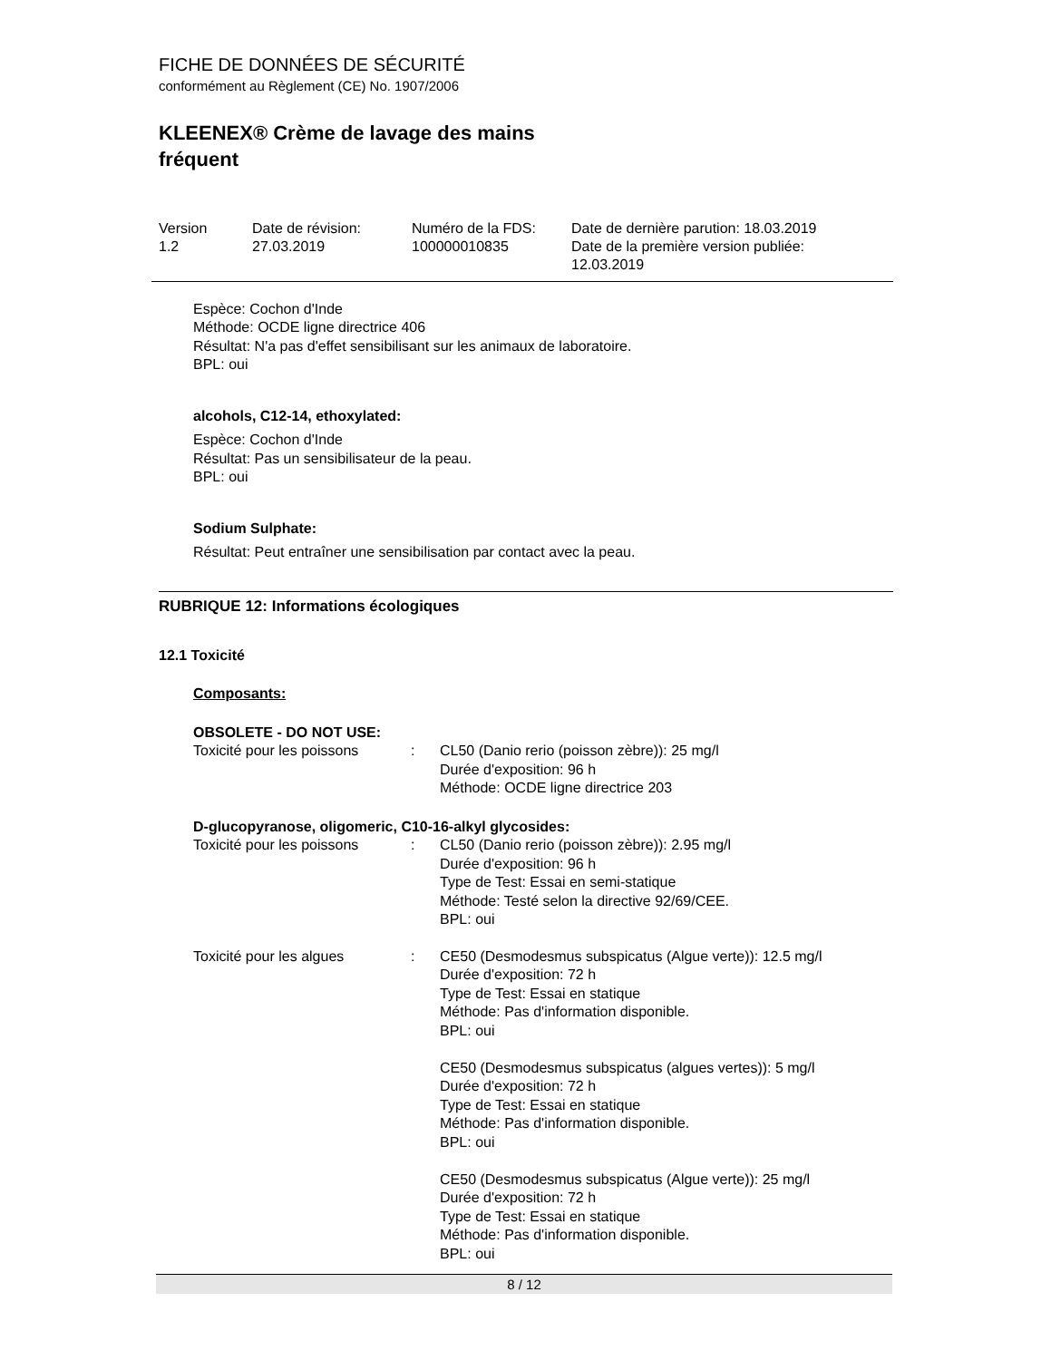FICHE DE DONNÉES DE SÉCURITÉ
conformément au Règlement (CE) No. 1907/2006
KLEENEX® Crème de lavage des mains
fréquent
| Version 1.2 | Date de révision: 27.03.2019 | Numéro de la FDS: 100000010835 | Date de dernière parution: 18.03.2019 Date de la première version publiée: 12.03.2019 |
Espèce: Cochon d'Inde
Méthode: OCDE ligne directrice 406
Résultat: N'a pas d'effet sensibilisant sur les animaux de laboratoire.
BPL: oui
alcohols, C12-14, ethoxylated:
Espèce: Cochon d'Inde
Résultat: Pas un sensibilisateur de la peau.
BPL: oui
Sodium Sulphate:
Résultat: Peut entraîner une sensibilisation par contact avec la peau.
RUBRIQUE 12: Informations écologiques
12.1 Toxicité
Composants:
OBSOLETE - DO NOT USE:
| Toxicité pour les poissons | : | CL50 (Danio rerio (poisson zèbre)): 25 mg/l Durée d'exposition: 96 h Méthode: OCDE ligne directrice 203 |
D-glucopyranose, oligomeric, C10-16-alkyl glycosides:
| Toxicité pour les poissons | : | CL50 (Danio rerio (poisson zèbre)): 2.95 mg/l Durée d'exposition: 96 h Type de Test: Essai en semi-statique Méthode: Testé selon la directive 92/69/CEE. BPL: oui |
| Toxicité pour les algues | : | CE50 (Desmodesmus subspicatus (Algue verte)): 12.5 mg/l Durée d'exposition: 72 h Type de Test: Essai en statique Méthode: Pas d'information disponible. BPL: oui CE50 (Desmodesmus subspicatus (algues vertes)): 5 mg/l Durée d'exposition: 72 h Type de Test: Essai en statique Méthode: Pas d'information disponible. BPL: oui CE50 (Desmodesmus subspicatus (Algue verte)): 25 mg/l Durée d'exposition: 72 h Type de Test: Essai en statique Méthode: Pas d'information disponible. BPL: oui |
8 / 12